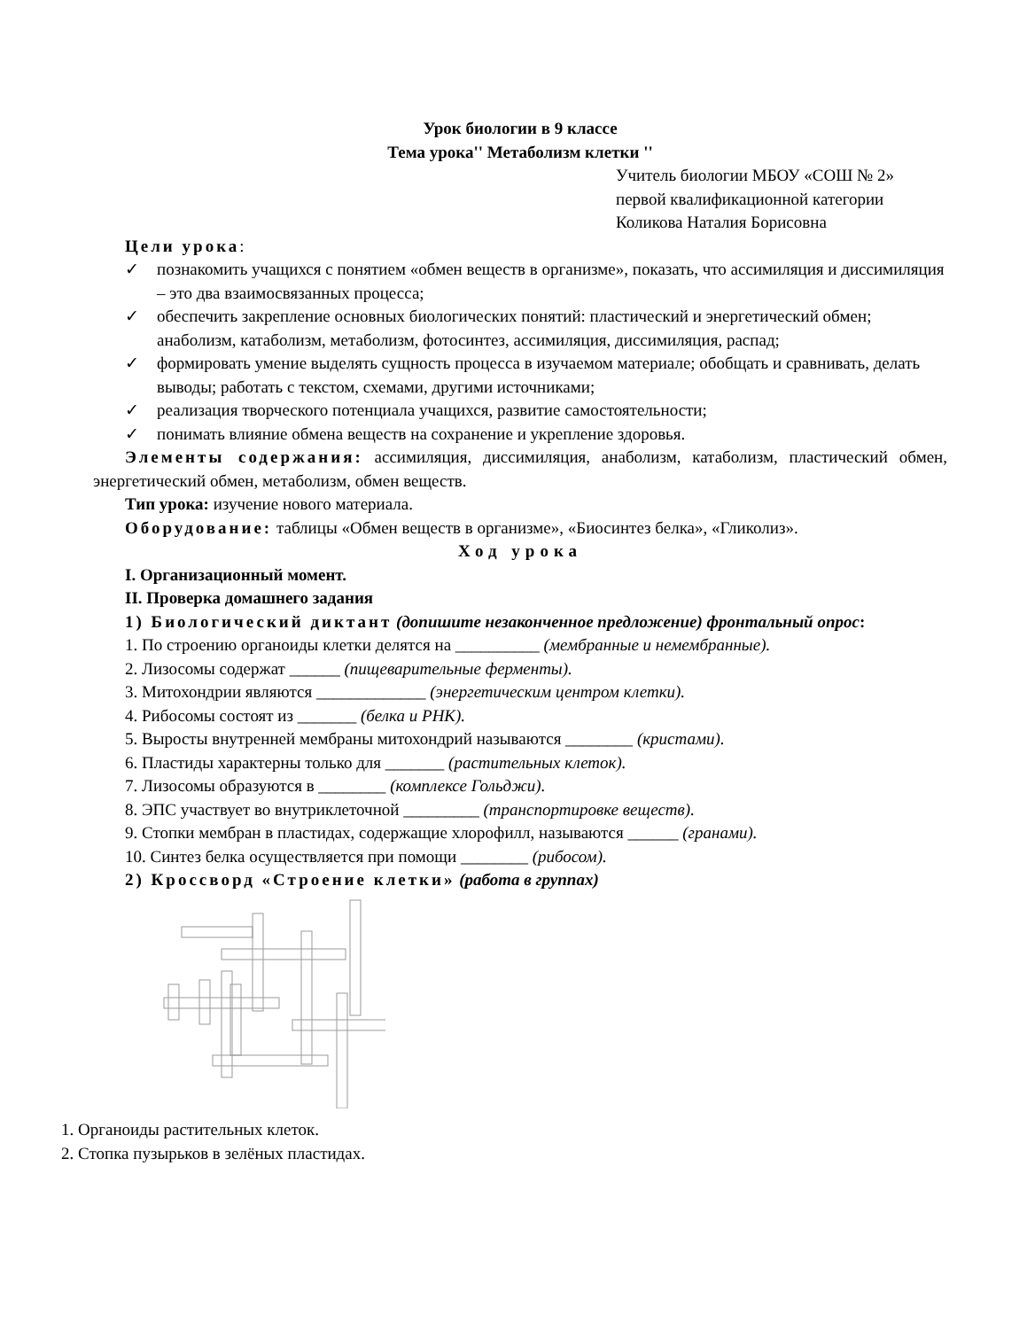Урок биологии в 9 классе
Тема урока'' Метаболизм клетки ''
Учитель биологии МБОУ «СОШ № 2»
первой квалификационной категории
Коликова Наталия Борисовна
Цели урока:
✓ познакомить учащихся с понятием «обмен веществ в организме», показать, что ассимиляция и диссимиляция – это два взаимосвязанных процесса;
✓ обеспечить закрепление основных биологических понятий: пластический и энергетический обмен; анаболизм, катаболизм, метаболизм, фотосинтез, ассимиляция, диссимиляция, распад;
✓ формировать умение выделять сущность процесса в изучаемом материале; обобщать и сравнивать, делать выводы; работать с текстом, схемами, другими источниками;
✓ реализация творческого потенциала учащихся, развитие самостоятельности;
✓ понимать влияние обмена веществ на сохранение и укрепление здоровья.
Элементы содержания: ассимиляция, диссимиляция, анаболизм, катаболизм, пластический обмен, энергетический обмен, метаболизм, обмен веществ.
Тип урока: изучение нового материала.
Оборудование: таблицы «Обмен веществ в организме», «Биосинтез белка», «Гликолиз».
Ход урока
I. Организационный момент.
II. Проверка домашнего задания
1) Биологический диктант (допишите незаконченное предложение) фронтальный опрос:
1. По строению органоиды клетки делятся на __________ (мембранные и немембранные).
2. Лизосомы содержат ______ (пищеварительные ферменты).
3. Митохондрии являются _____________ (энергетическим центром клетки).
4. Рибосомы состоят из _______ (белка и РНК).
5. Выросты внутренней мембраны митохондрий называются ________ (кристами).
6. Пластиды характерны только для _______ (растительных клеток).
7. Лизосомы образуются в ________ (комплексе Гольджи).
8. ЭПС участвует во внутриклеточной _________ (транспортировке веществ).
9. Стопки мембран в пластидах, содержащие хлорофилл, называются ______ (гранами).
10. Синтез белка осуществляется при помощи ________ (рибосом).
2) Кроссворд «Строение клетки» (работа в группах)
1. Органоиды растительных клеток.
2. Стопка пузырьков в зелёных пластидах.